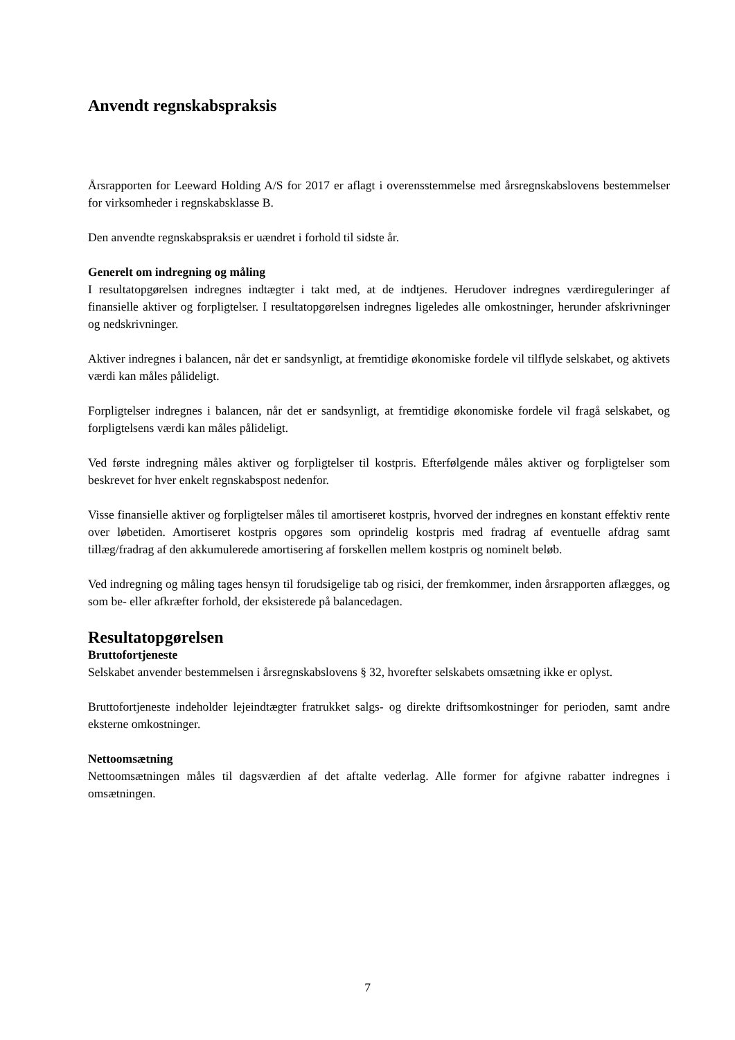Anvendt regnskabspraksis
Årsrapporten for Leeward Holding A/S for 2017 er aflagt i overensstemmelse med årsregnskabslovens bestemmelser for virksomheder i regnskabsklasse B.
Den anvendte regnskabspraksis er uændret i forhold til sidste år.
Generelt om indregning og måling
I resultatopgørelsen indregnes indtægter i takt med, at de indtjenes. Herudover indregnes værdireguleringer af finansielle aktiver og forpligtelser. I resultatopgørelsen indregnes ligeledes alle omkostninger, herunder afskrivninger og nedskrivninger.
Aktiver indregnes i balancen, når det er sandsynligt, at fremtidige økonomiske fordele vil tilflyde selskabet, og aktivets værdi kan måles pålideligt.
Forpligtelser indregnes i balancen, når det er sandsynligt, at fremtidige økonomiske fordele vil fragå selskabet, og forpligtelsens værdi kan måles pålideligt.
Ved første indregning måles aktiver og forpligtelser til kostpris. Efterfølgende måles aktiver og forpligtelser som beskrevet for hver enkelt regnskabspost nedenfor.
Visse finansielle aktiver og forpligtelser måles til amortiseret kostpris, hvorved der indregnes en konstant effektiv rente over løbetiden. Amortiseret kostpris opgøres som oprindelig kostpris med fradrag af eventuelle afdrag samt tillæg/fradrag af den akkumulerede amortisering af forskellen mellem kostpris og nominelt beløb.
Ved indregning og måling tages hensyn til forudsigelige tab og risici, der fremkommer, inden årsrapporten aflægges, og som be- eller afkræfter forhold, der eksisterede på balancedagen.
Resultatopgørelsen
Bruttofortjeneste
Selskabet anvender bestemmelsen i årsregnskabslovens § 32, hvorefter selskabets omsætning ikke er oplyst.
Bruttofortjeneste indeholder lejeindtægter fratrukket salgs- og direkte driftsomkostninger for perioden, samt andre eksterne omkostninger.
Nettoomsætning
Nettoomsætningen måles til dagsværdien af det aftalte vederlag. Alle former for afgivne rabatter indregnes i omsætningen.
7